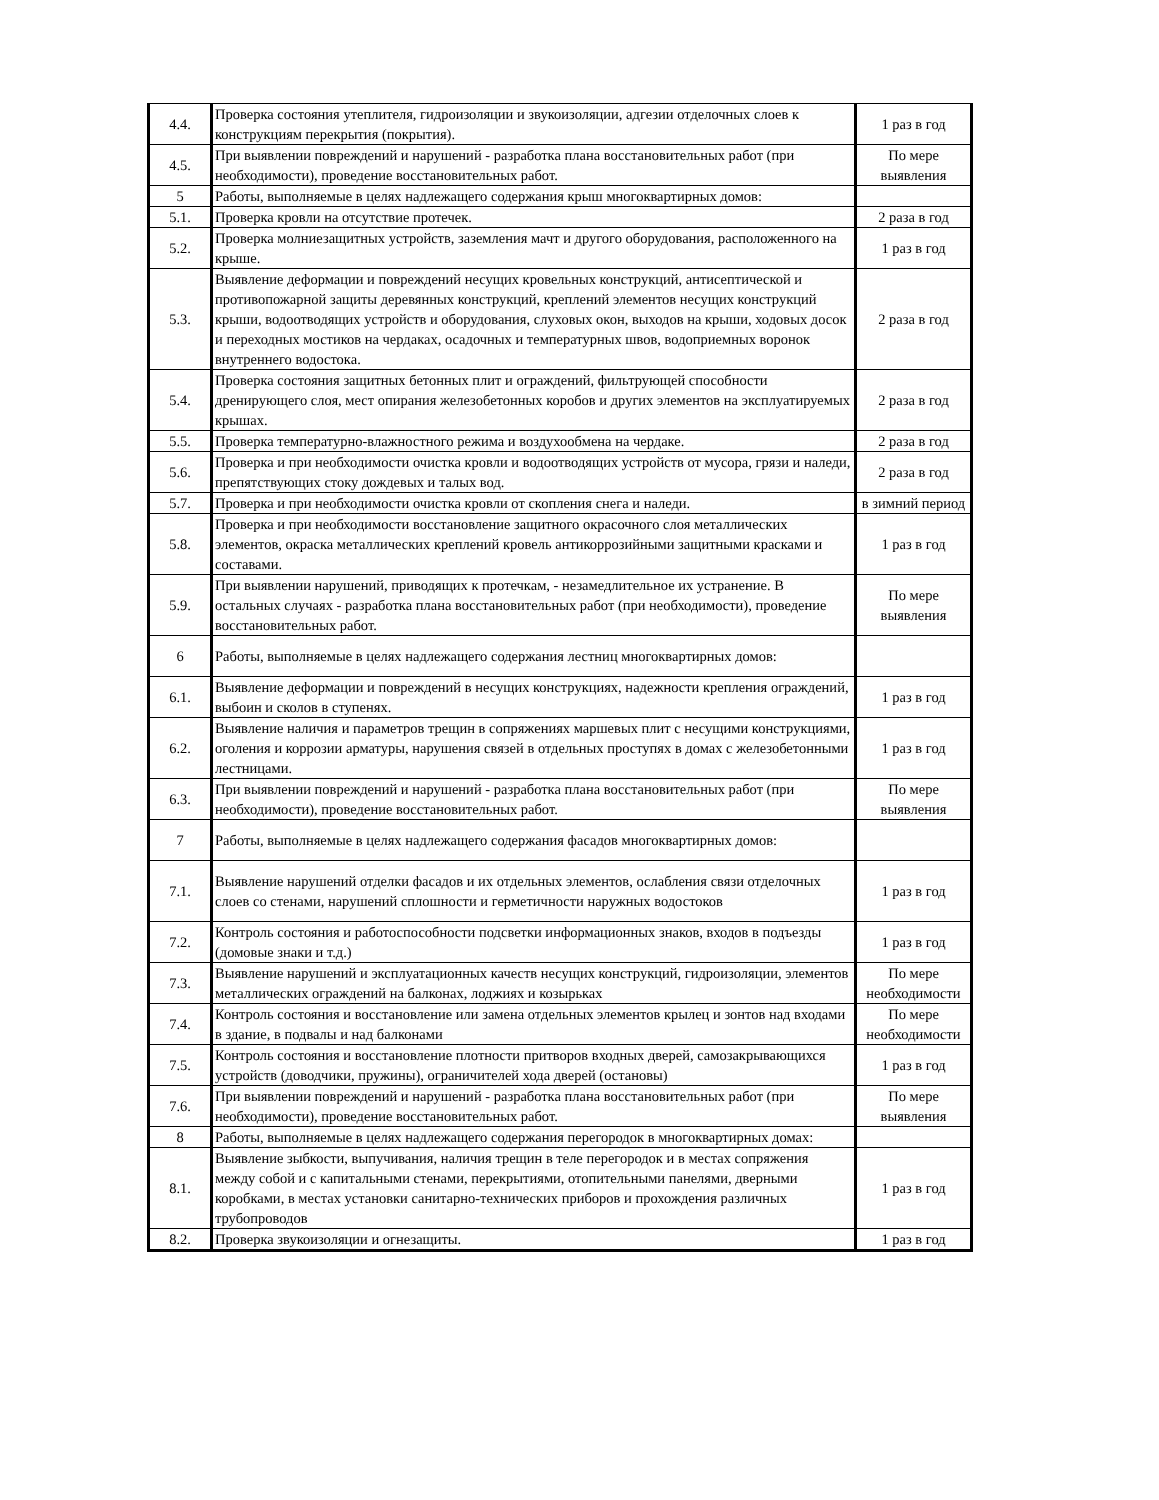| 4.4. | Проверка состояния утеплителя, гидроизоляции и звукоизоляции, адгезии отделочных слоев к конструкциям перекрытия (покрытия). | 1 раз в год |
| 4.5. | При выявлении повреждений и нарушений - разработка плана восстановительных работ (при необходимости), проведение восстановительных работ. | По мере выявления |
| 5 | Работы, выполняемые в целях надлежащего содержания крыш многоквартирных домов: | |
| 5.1. | Проверка кровли на отсутствие протечек. | 2 раза в год |
| 5.2. | Проверка молниезащитных устройств, заземления мачт и другого оборудования, расположенного на крыше. | 1 раз в год |
| 5.3. | Выявление деформации и повреждений несущих кровельных конструкций, антисептической и противопожарной защиты деревянных конструкций, креплений элементов несущих конструкций крыши, водоотводящих устройств и оборудования, слуховых окон, выходов на крыши, ходовых досок и переходных мостиков на чердаках, осадочных и температурных швов, водоприемных воронок внутреннего водостока. | 2 раза в год |
| 5.4. | Проверка состояния защитных бетонных плит и ограждений, фильтрующей способности дренирующего слоя, мест опирания железобетонных коробов и других элементов на эксплуатируемых крышах. | 2 раза в год |
| 5.5. | Проверка температурно-влажностного режима и воздухообмена на чердаке. | 2 раза в год |
| 5.6. | Проверка и при необходимости очистка кровли и водоотводящих устройств от мусора, грязи и наледи, препятствующих стоку дождевых и талых вод. | 2 раза в год |
| 5.7. | Проверка и при необходимости очистка кровли от скопления снега и наледи. | в зимний период |
| 5.8. | Проверка и при необходимости восстановление защитного окрасочного слоя металлических элементов, окраска металлических креплений кровель антикоррозийными защитными красками и составами. | 1 раз в год |
| 5.9. | При выявлении нарушений, приводящих к протечкам, - незамедлительное их устранение. В остальных случаях - разработка плана восстановительных работ (при необходимости), проведение восстановительных работ. | По мере выявления |
| 6 | Работы, выполняемые в целях надлежащего содержания лестниц многоквартирных домов: | |
| 6.1. | Выявление деформации и повреждений в несущих конструкциях, надежности крепления ограждений, выбоин и сколов в ступенях. | 1 раз в год |
| 6.2. | Выявление наличия и параметров трещин в сопряжениях маршевых плит с несущими конструкциями, оголения и коррозии арматуры, нарушения связей в отдельных проступях в домах с железобетонными лестницами. | 1 раз в год |
| 6.3. | При выявлении повреждений и нарушений - разработка плана восстановительных работ (при необходимости), проведение восстановительных работ. | По мере выявления |
| 7 | Работы, выполняемые в целях надлежащего содержания фасадов многоквартирных домов: | |
| 7.1. | Выявление нарушений отделки фасадов и их отдельных элементов, ослабления связи отделочных слоев со стенами, нарушений сплошности и герметичности наружных водостоков | 1 раз в год |
| 7.2. | Контроль состояния и работоспособности подсветки информационных знаков, входов в подъезды (домовые знаки и т.д.) | 1 раз в год |
| 7.3. | Выявление нарушений и эксплуатационных качеств несущих конструкций, гидроизоляции, элементов металлических ограждений на балконах, лоджиях и козырьках | По мере необходимости |
| 7.4. | Контроль состояния и восстановление или замена отдельных элементов крылец и зонтов над входами в здание, в подвалы и над балконами | По мере необходимости |
| 7.5. | Контроль состояния и восстановление плотности притворов входных дверей, самозакрывающихся устройств (доводчики, пружины), ограничителей хода дверей (остановы) | 1 раз в год |
| 7.6. | При выявлении повреждений и нарушений - разработка плана восстановительных работ (при необходимости), проведение восстановительных работ. | По мере выявления |
| 8 | Работы, выполняемые в целях надлежащего содержания перегородок в многоквартирных домах: | |
| 8.1. | Выявление зыбкости, выпучивания, наличия трещин в теле перегородок и в местах сопряжения между собой и с капитальными стенами, перекрытиями, отопительными панелями, дверными коробками, в местах установки санитарно-технических приборов и прохождения различных трубопроводов | 1 раз в год |
| 8.2. | Проверка звукоизоляции и огнезащиты. | 1 раз в год |